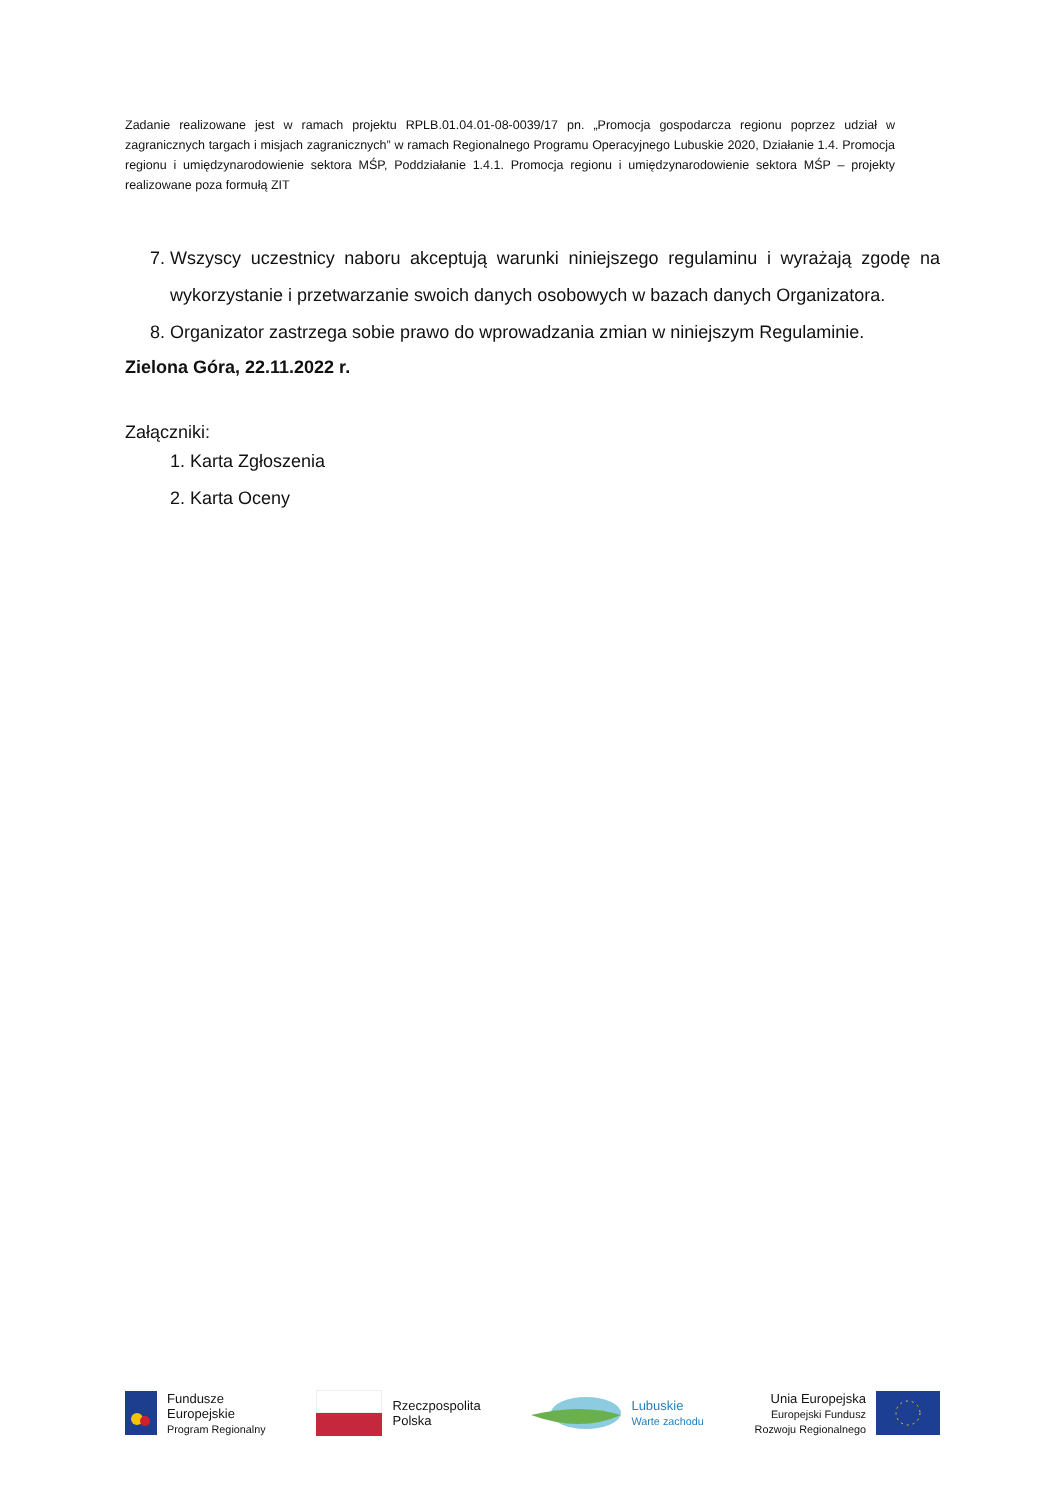Zadanie realizowane jest w ramach projektu RPLB.01.04.01-08-0039/17 pn. „Promocja gospodarcza regionu poprzez udział w zagranicznych targach i misjach zagranicznych” w ramach Regionalnego Programu Operacyjnego Lubuskie 2020, Działanie 1.4. Promocja regionu i umiędzynarodowienie sektora MŚP, Poddziałanie 1.4.1. Promocja regionu i umiędzynarodowienie sektora MŚP – projekty realizowane poza formułą ZIT
7. Wszyscy uczestnicy naboru akceptują warunki niniejszego regulaminu i wyrażają zgodę na wykorzystanie i przetwarzanie swoich danych osobowych w bazach danych Organizatora.
8. Organizator zastrzega sobie prawo do wprowadzania zmian w niniejszym Regulaminie.
Zielona Góra, 22.11.2022 r.
Załączniki:
1. Karta Zgłoszenia
2. Karta Oceny
Fundusze
Europejskie
Program Regionalny
Rzeczpospolita
Polska
Lubuskie
Warte zachodu
Unia Europejska
Europejski Fundusz
Rozwoju Regionalnego